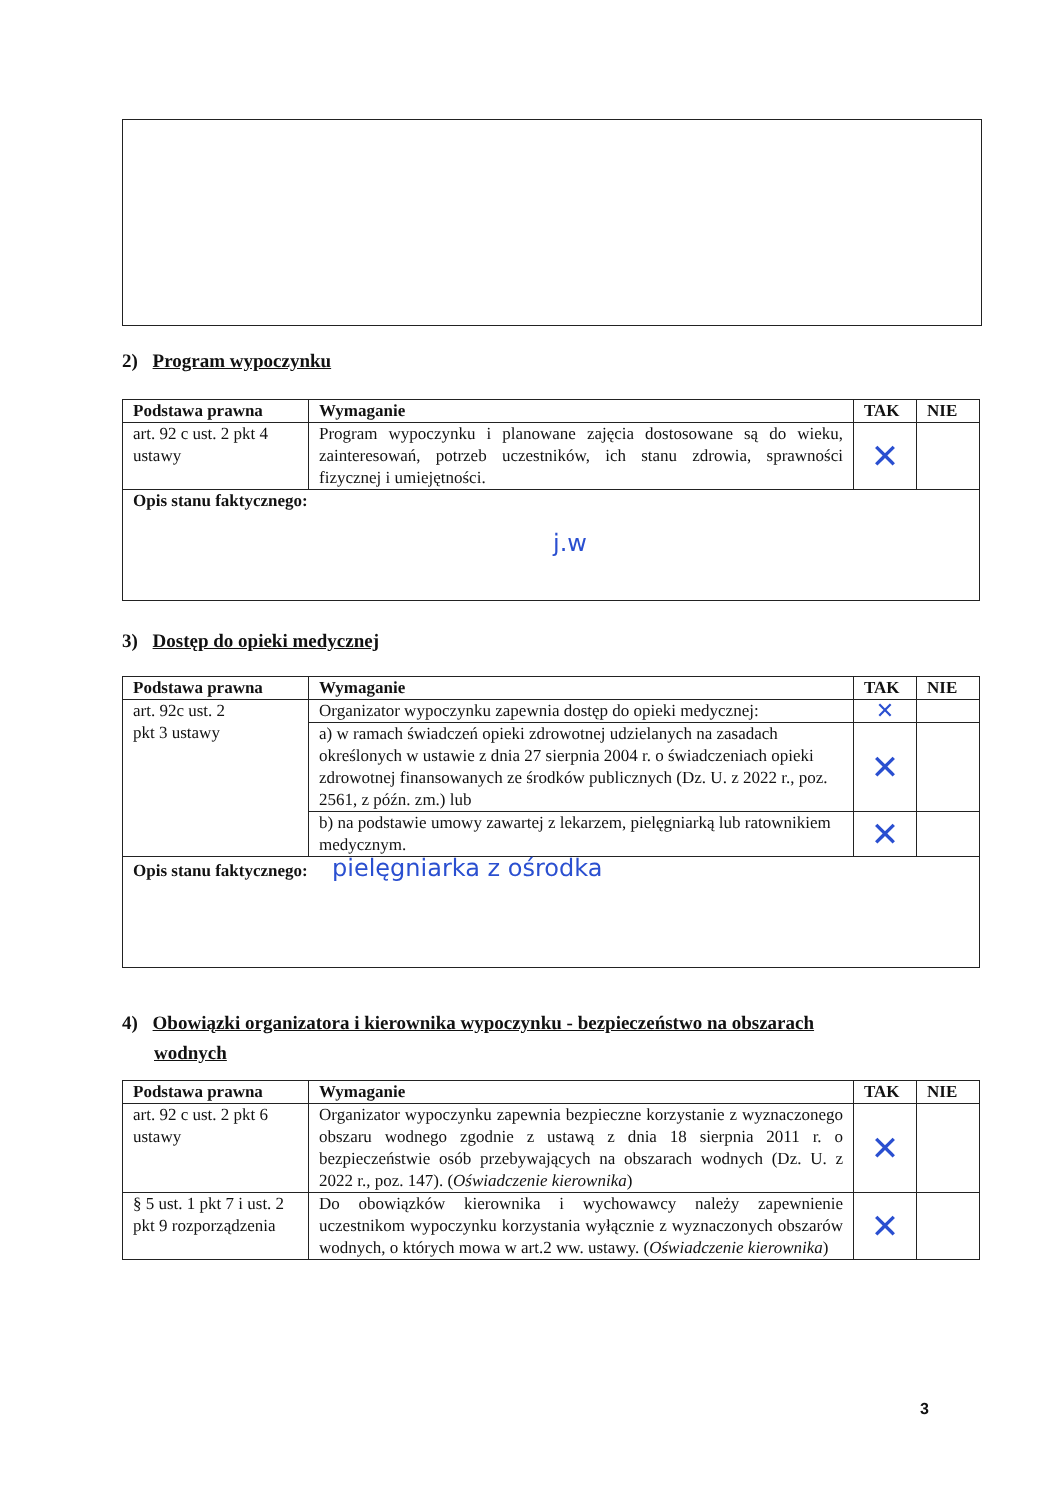2) Program wypoczynku
| Podstawa prawna | Wymaganie | TAK | NIE |
| --- | --- | --- | --- |
| art. 92 c ust. 2 pkt 4 ustawy | Program wypoczynku i planowane zajęcia dostosowane są do wieku, zainteresowań, potrzeb uczestników, ich stanu zdrowia, sprawności fizycznej i umiejętności. | ✕ | |
| Opis stanu faktycznego: j.w | | | |
3) Dostęp do opieki medycznej
| Podstawa prawna | Wymaganie | TAK | NIE |
| --- | --- | --- | --- |
| art. 92c ust. 2 pkt 3 ustawy | Organizator wypoczynku zapewnia dostęp do opieki medycznej: | ✕ | |
| | a) w ramach świadczeń opieki zdrowotnej udzielanych na zasadach określonych w ustawie z dnia 27 sierpnia 2004 r. o świadczeniach opieki zdrowotnej finansowanych ze środków publicznych (Dz. U. z 2022 r., poz. 2561, z późn. zm.) lub | ✕ | |
| | b) na podstawie umowy zawartej z lekarzem, pielęgniarką lub ratownikiem medycznym. | ✕ | |
| Opis stanu faktycznego: pielęgniarka z ośrodka | | | |
4) Obowiązki organizatora i kierownika wypoczynku - bezpieczeństwo na obszarach
wodnych
| Podstawa prawna | Wymaganie | TAK | NIE |
| --- | --- | --- | --- |
| art. 92 c ust. 2 pkt 6 ustawy | Organizator wypoczynku zapewnia bezpieczne korzystanie z wyznaczonego obszaru wodnego zgodnie z ustawą z dnia 18 sierpnia 2011 r. o bezpieczeństwie osób przebywających na obszarach wodnych (Dz. U. z 2022 r., poz. 147). ( Oświadczenie kierownika ) | ✕ | |
| § 5 ust. 1 pkt 7 i ust. 2 pkt 9 rozporządzenia | Do obowiązków kierownika i wychowawcy należy zapewnienie uczestnikom wypoczynku korzystania wyłącznie z wyznaczonych obszarów wodnych, o których mowa w art.2 ww. ustawy. ( Oświadczenie kierownika ) | ✕ | |
3